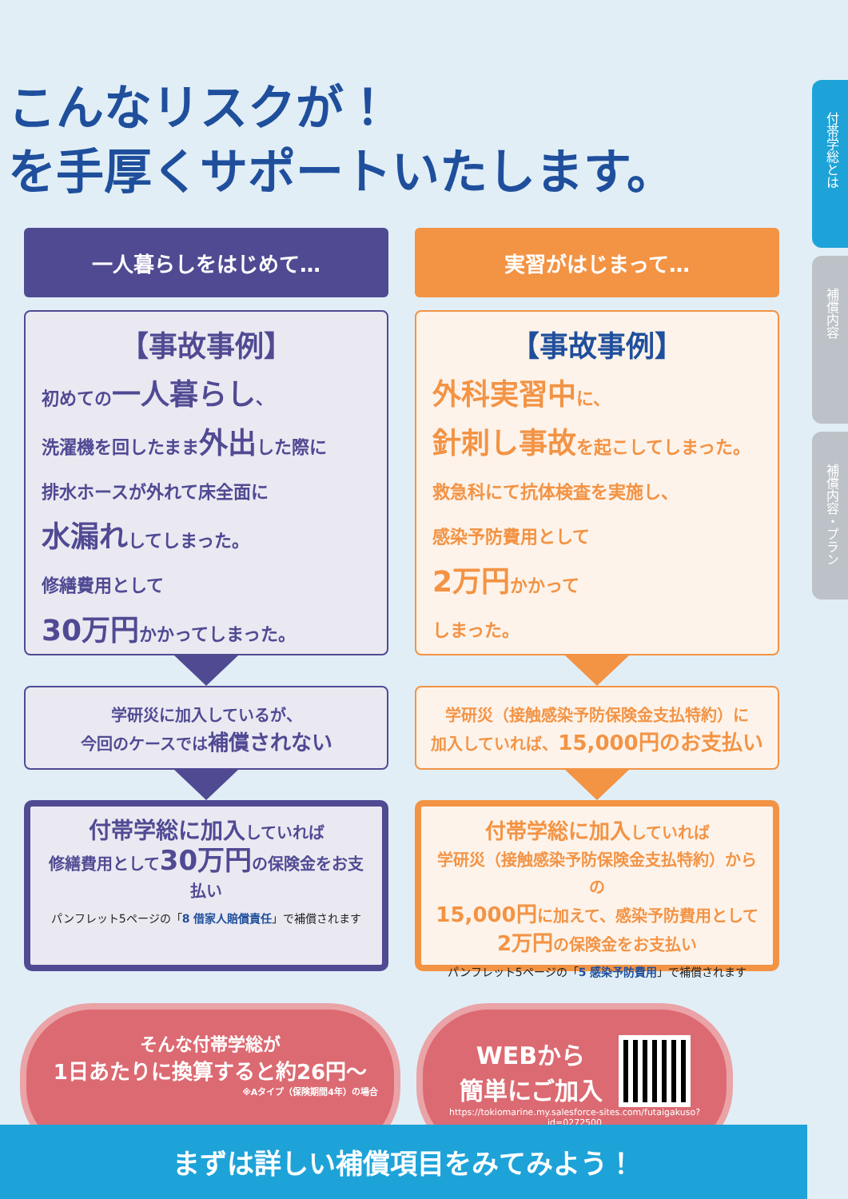こんなリスクが！
を手厚くサポートいたします。
付帯学総とは
補償内容
補償内容・プラン
一人暮らしをはじめて…
【事故事例】
初めての一人暮らし、
洗濯機を回したまま外出した際に
排水ホースが外れて床全面に
水漏れしてしまった。
修繕費用として
30万円かかってしまった。
学研災に加入しているが、
今回のケースでは補償されない
付帯学総に加入していれば
修繕費用として30万円の保険金をお支払い
パンフレット5ページの「8 借家人賠償責任」で補償されます
実習がはじまって…
【事故事例】
外科実習中に、
針刺し事故を起こしてしまった。
救急科にて抗体検査を実施し、
感染予防費用として
2万円かかって
しまった。
学研災（接触感染予防保険金支払特約）に
加入していれば、15,000円のお支払い
付帯学総に加入していれば
学研災（接触感染予防保険金支払特約）からの
15,000円に加えて、感染予防費用として
2万円の保険金をお支払い
パンフレット5ページの「5 感染予防費用」で補償されます
そんな付帯学総が
1日あたりに換算すると約26円〜
※Aタイプ（保険期間4年）の場合
WEBから
簡単にご加入
https://tokiomarine.my.salesforce-sites.com/futaigakuso?id=0272500
まずは詳しい補償項目をみてみよう！